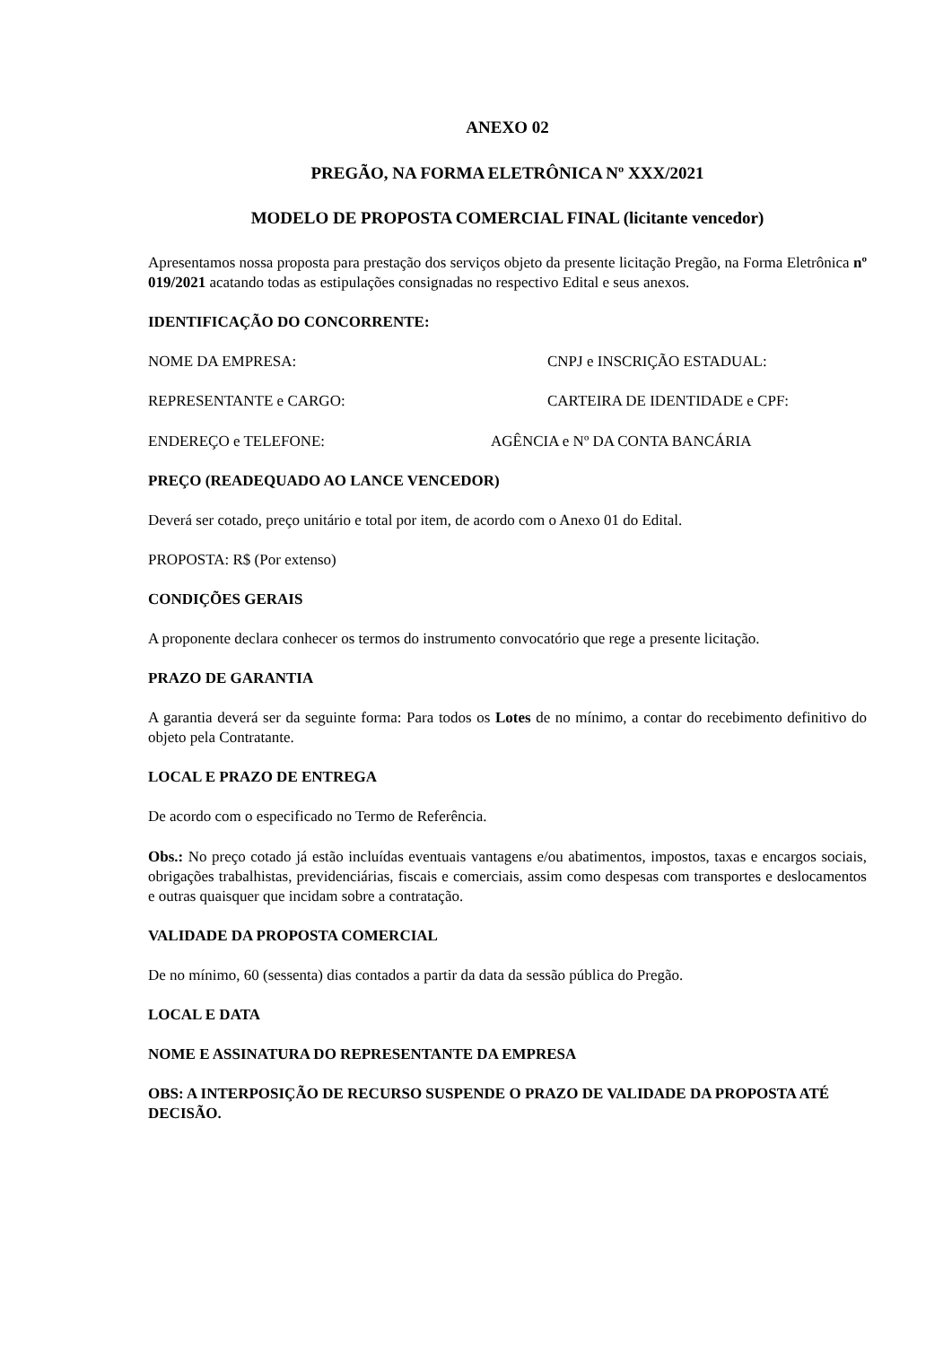ANEXO 02
PREGÃO, NA FORMA ELETRÔNICA Nº XXX/2021
MODELO DE PROPOSTA COMERCIAL FINAL (licitante vencedor)
Apresentamos nossa proposta para prestação dos serviços objeto da presente licitação Pregão, na Forma Eletrônica nº 019/2021 acatando todas as estipulações consignadas no respectivo Edital e seus anexos.
IDENTIFICAÇÃO DO CONCORRENTE:
NOME DA EMPRESA: CNPJ e INSCRIÇÃO ESTADUAL:
REPRESENTANTE e CARGO: CARTEIRA DE IDENTIDADE e CPF:
ENDEREÇO e TELEFONE: AGÊNCIA e Nº DA CONTA BANCÁRIA
PREÇO (READEQUADO AO LANCE VENCEDOR)
Deverá ser cotado, preço unitário e total por item, de acordo com o Anexo 01 do Edital.
PROPOSTA: R$ (Por extenso)
CONDIÇÕES GERAIS
A proponente declara conhecer os termos do instrumento convocatório que rege a presente licitação.
PRAZO DE GARANTIA
A garantia deverá ser da seguinte forma: Para todos os Lotes de no mínimo, a contar do recebimento definitivo do objeto pela Contratante.
LOCAL E PRAZO DE ENTREGA
De acordo com o especificado no Termo de Referência.
Obs.: No preço cotado já estão incluídas eventuais vantagens e/ou abatimentos, impostos, taxas e encargos sociais, obrigações trabalhistas, previdenciárias, fiscais e comerciais, assim como despesas com transportes e deslocamentos e outras quaisquer que incidam sobre a contratação.
VALIDADE DA PROPOSTA COMERCIAL
De no mínimo, 60 (sessenta) dias contados a partir da data da sessão pública do Pregão.
LOCAL E DATA
NOME E ASSINATURA DO REPRESENTANTE DA EMPRESA
OBS: A INTERPOSIÇÃO DE RECURSO SUSPENDE O PRAZO DE VALIDADE DA PROPOSTA ATÉ DECISÃO.